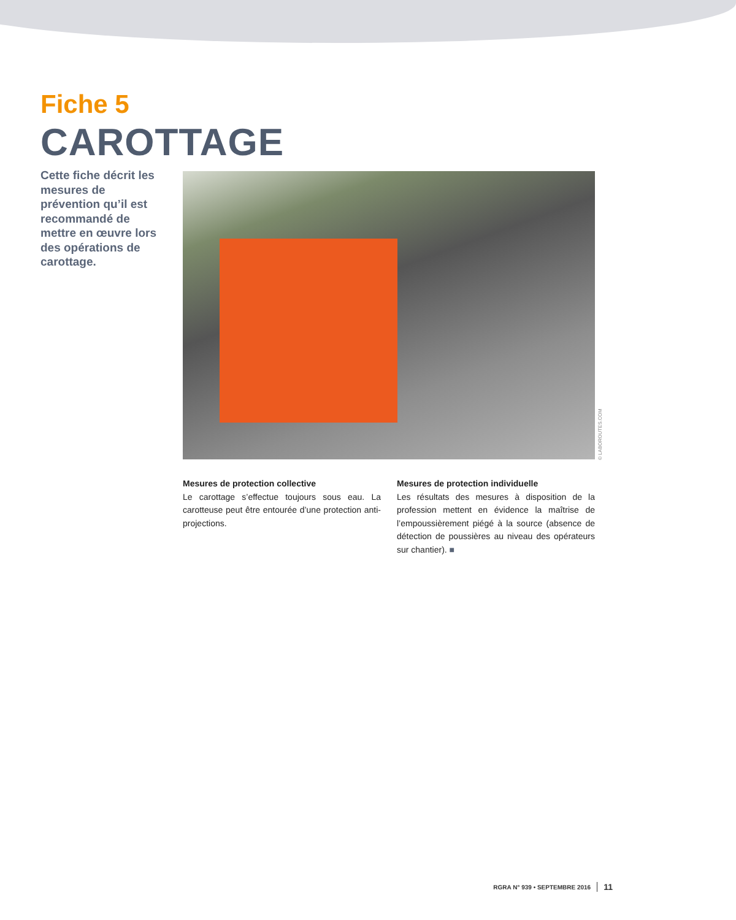Fiche 5
CAROTTAGE
Cette fiche décrit les mesures de prévention qu’il est recommandé de mettre en œuvre lors des opérations de carottage.
© LABOROUTES.COM
Mesures de protection collective
Le carottage s’effectue toujours sous eau. La carotteuse peut être entourée d’une protection anti-projections.
Mesures de protection individuelle
Les résultats des mesures à disposition de la profession mettent en évidence la maîtrise de l’empoussièrement piégé à la source (absence de détection de poussières au niveau des opérateurs sur chantier). ■
RGRA N° 939 • SEPTEMBRE 2016 11